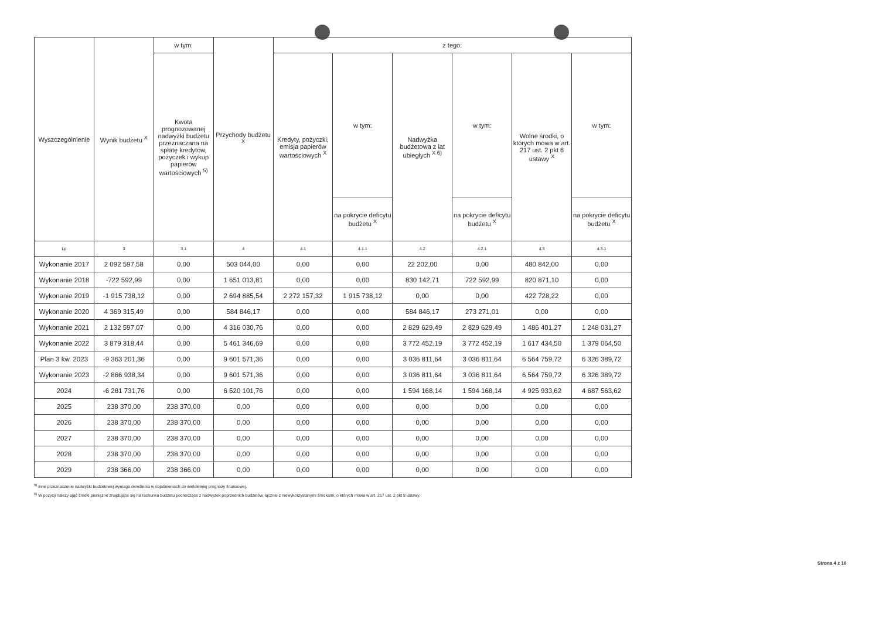| Wyszczególnienie | Wynik budżetu <sup>X</sup> | w tym: | Przychody budżetu <sup>X</sup> | z tego: | | | | | |
| --- | --- | --- | --- | --- | --- | --- | --- | --- | --- |
| | | Kwota prognozowanej nadwyżki budżetu przeznaczana na spłatę kredytów, pożyczek i wykup papierów wartościowych <sup>5)</sup> | | Kredyty, pożyczki, emisja papierów wartościowych <sup>X</sup> | w tym: | Nadwyżka budżetowa z lat ubiegłych <sup>X 6)</sup> | w tym: | Wolne środki, o których mowa w art. 217 ust. 2 pkt 6 ustawy <sup>X</sup> | w tym: |
| | | | | | na pokrycie deficytu budżetu <sup>X</sup> | | na pokrycie deficytu budżetu <sup>X</sup> | | na pokrycie deficytu budżetu <sup>X</sup> |
| Lp | 3 | 3.1 | 4 | 4.1 | 4.1.1 | 4.2 | 4.2.1 | 4.3 | 4.3.1 |
| Wykonanie 2017 | 2 092 597,58 | 0,00 | 503 044,00 | 0,00 | 0,00 | 22 202,00 | 0,00 | 480 842,00 | 0,00 |
| Wykonanie 2018 | -722 592,99 | 0,00 | 1 651 013,81 | 0,00 | 0,00 | 830 142,71 | 722 592,99 | 820 871,10 | 0,00 |
| Wykonanie 2019 | -1 915 738,12 | 0,00 | 2 694 885,54 | 2 272 157,32 | 1 915 738,12 | 0,00 | 0,00 | 422 728,22 | 0,00 |
| Wykonanie 2020 | 4 369 315,49 | 0,00 | 584 846,17 | 0,00 | 0,00 | 584 846,17 | 273 271,01 | 0,00 | 0,00 |
| Wykonanie 2021 | 2 132 597,07 | 0,00 | 4 316 030,76 | 0,00 | 0,00 | 2 829 629,49 | 2 829 629,49 | 1 486 401,27 | 1 248 031,27 |
| Wykonanie 2022 | 3 879 318,44 | 0,00 | 5 461 346,69 | 0,00 | 0,00 | 3 772 452,19 | 3 772 452,19 | 1 617 434,50 | 1 379 064,50 |
| Plan 3 kw. 2023 | -9 363 201,36 | 0,00 | 9 601 571,36 | 0,00 | 0,00 | 3 036 811,64 | 3 036 811,64 | 6 564 759,72 | 6 326 389,72 |
| Wykonanie 2023 | -2 866 938,34 | 0,00 | 9 601 571,36 | 0,00 | 0,00 | 3 036 811,64 | 3 036 811,64 | 6 564 759,72 | 6 326 389,72 |
| 2024 | -6 281 731,76 | 0,00 | 6 520 101,76 | 0,00 | 0,00 | 1 594 168,14 | 1 594 168,14 | 4 925 933,62 | 4 687 563,62 |
| 2025 | 238 370,00 | 238 370,00 | 0,00 | 0,00 | 0,00 | 0,00 | 0,00 | 0,00 | 0,00 |
| 2026 | 238 370,00 | 238 370,00 | 0,00 | 0,00 | 0,00 | 0,00 | 0,00 | 0,00 | 0,00 |
| 2027 | 238 370,00 | 238 370,00 | 0,00 | 0,00 | 0,00 | 0,00 | 0,00 | 0,00 | 0,00 |
| 2028 | 238 370,00 | 238 370,00 | 0,00 | 0,00 | 0,00 | 0,00 | 0,00 | 0,00 | 0,00 |
| 2029 | 238 366,00 | 238 366,00 | 0,00 | 0,00 | 0,00 | 0,00 | 0,00 | 0,00 | 0,00 |
<sup>5)</sup> Inne przeznaczenie nadwyżki budżetowej wymaga określenia w objaśnieniach do wieloletniej prognozy finansowej.
<sup>6)</sup> W pozycji należy ująć środki pieniężne znajdujące się na rachunku budżetu pochodzące z nadwyżek poprzednich budżetów, łącznie z niewykorzystanymi środkami, o których mowa w art. 217 ust. 2 pkt 8 ustawy.
Strona 4 z 10